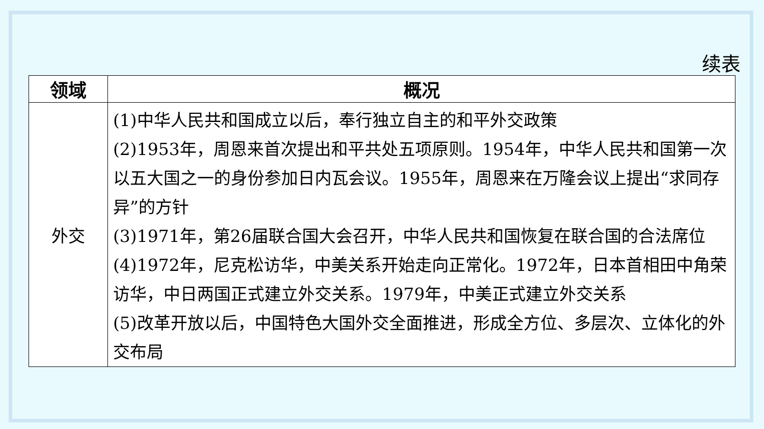续表
| 领域 | 概况 |
| --- | --- |
| 外交 | (1)中华人民共和国成立以后，奉行独立自主的和平外交政策 (2)1953年，周恩来首次提出和平共处五项原则。1954年，中华人民共和国第一次以五大国之一的身份参加日内瓦会议。1955年，周恩来在万隆会议上提出“求同存异”的方针 (3)1971年，第26届联合国大会召开，中华人民共和国恢复在联合国的合法席位 (4)1972年，尼克松访华，中美关系开始走向正常化。1972年，日本首相田中角荣访华，中日两国正式建立外交关系。1979年，中美正式建立外交关系 (5)改革开放以后，中国特色大国外交全面推进，形成全方位、多层次、立体化的外交布局 |